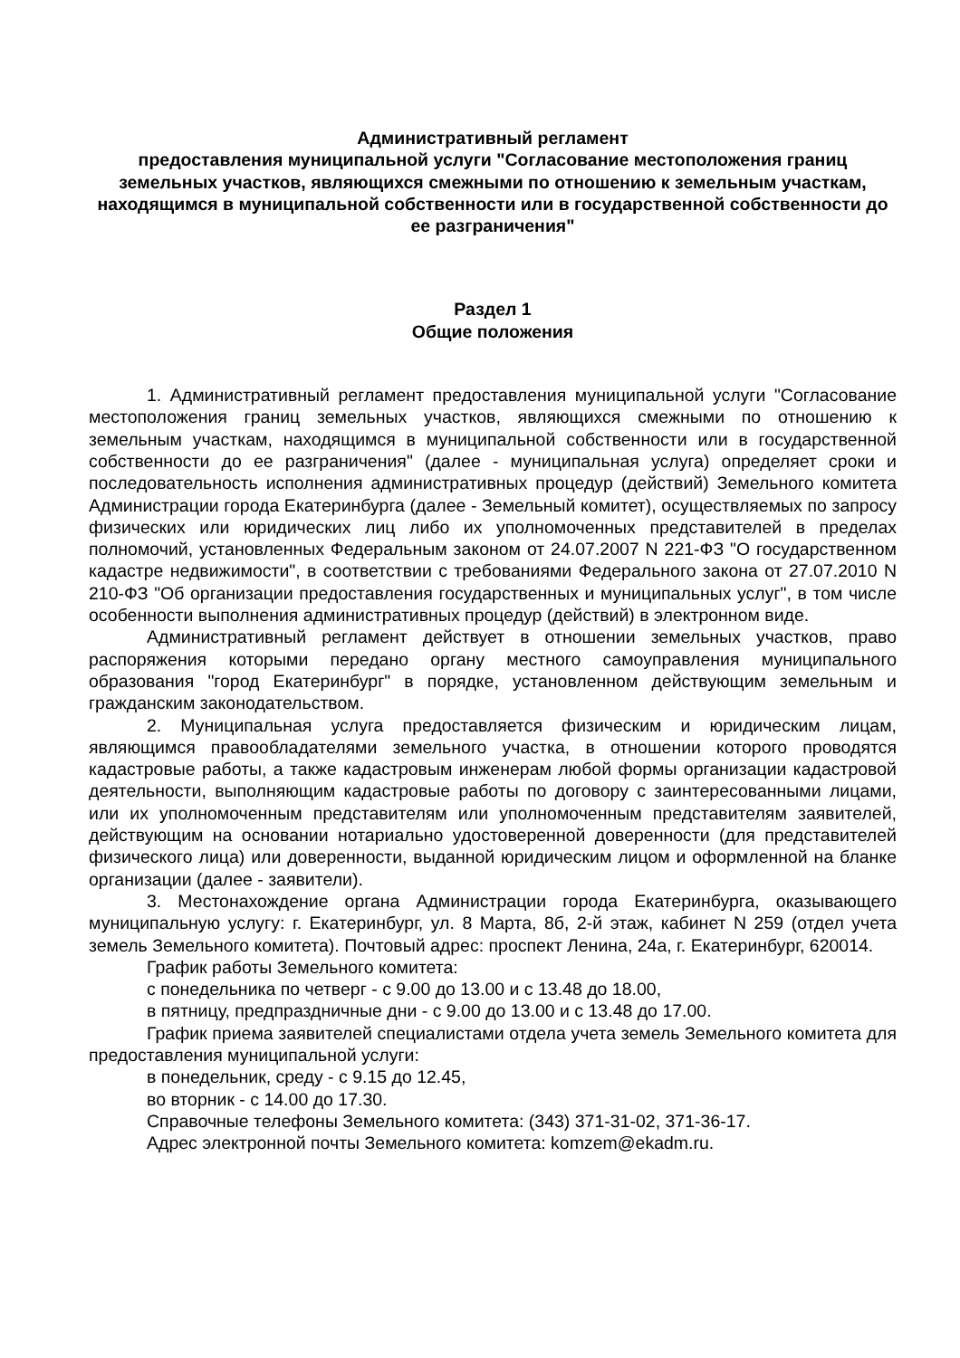Административный регламент
предоставления муниципальной услуги "Согласование местоположения границ земельных участков, являющихся смежными по отношению к земельным участкам, находящимся в муниципальной собственности или в государственной собственности до ее разграничения"
Раздел 1
Общие положения
1. Административный регламент предоставления муниципальной услуги "Согласование местоположения границ земельных участков, являющихся смежными по отношению к земельным участкам, находящимся в муниципальной собственности или в государственной собственности до ее разграничения" (далее - муниципальная услуга) определяет сроки и последовательность исполнения административных процедур (действий) Земельного комитета Администрации города Екатеринбурга (далее - Земельный комитет), осуществляемых по запросу физических или юридических лиц либо их уполномоченных представителей в пределах полномочий, установленных Федеральным законом от 24.07.2007 N 221-ФЗ "О государственном кадастре недвижимости", в соответствии с требованиями Федерального закона от 27.07.2010 N 210-ФЗ "Об организации предоставления государственных и муниципальных услуг", в том числе особенности выполнения административных процедур (действий) в электронном виде.
Административный регламент действует в отношении земельных участков, право распоряжения которыми передано органу местного самоуправления муниципального образования "город Екатеринбург" в порядке, установленном действующим земельным и гражданским законодательством.
2. Муниципальная услуга предоставляется физическим и юридическим лицам, являющимся правообладателями земельного участка, в отношении которого проводятся кадастровые работы, а также кадастровым инженерам любой формы организации кадастровой деятельности, выполняющим кадастровые работы по договору с заинтересованными лицами, или их уполномоченным представителям или уполномоченным представителям заявителей, действующим на основании нотариально удостоверенной доверенности (для представителей физического лица) или доверенности, выданной юридическим лицом и оформленной на бланке организации (далее - заявители).
3. Местонахождение органа Администрации города Екатеринбурга, оказывающего муниципальную услугу: г. Екатеринбург, ул. 8 Марта, 8б, 2-й этаж, кабинет N 259 (отдел учета земель Земельного комитета). Почтовый адрес: проспект Ленина, 24а, г. Екатеринбург, 620014.
График работы Земельного комитета:
с понедельника по четверг - с 9.00 до 13.00 и с 13.48 до 18.00,
в пятницу, предпраздничные дни - с 9.00 до 13.00 и с 13.48 до 17.00.
График приема заявителей специалистами отдела учета земель Земельного комитета для предоставления муниципальной услуги:
в понедельник, среду - с 9.15 до 12.45,
во вторник - с 14.00 до 17.30.
Справочные телефоны Земельного комитета: (343) 371-31-02, 371-36-17.
Адрес электронной почты Земельного комитета: komzem@ekadm.ru.